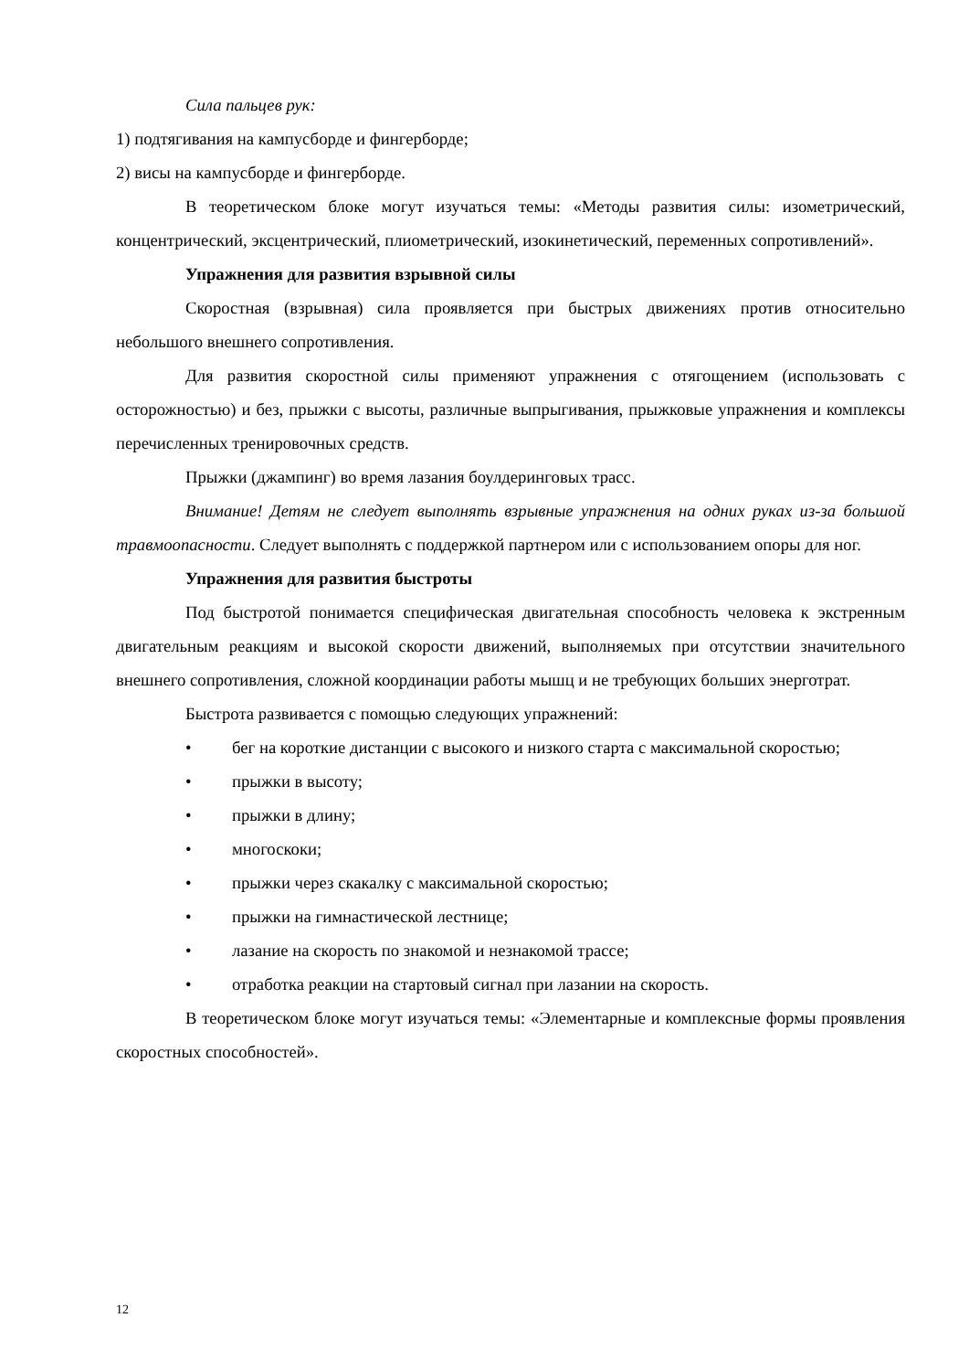Сила пальцев рук:
1) подтягивания на кампусборде и фингерборде;
2) висы на кампусборде и фингерборде.
В теоретическом блоке могут изучаться темы: «Методы развития силы: изометрический, концентрический, эксцентрический, плиометрический, изокинетический, переменных сопротивлений».
Упражнения для развития взрывной силы
Скоростная (взрывная) сила проявляется при быстрых движениях против относительно небольшого внешнего сопротивления.
Для развития скоростной силы применяют упражнения с отягощением (использовать с осторожностью) и без, прыжки с высоты, различные выпрыгивания, прыжковые упражнения и комплексы перечисленных тренировочных средств.
Прыжки (джампинг) во время лазания боулдеринговых трасс.
Внимание! Детям не следует выполнять взрывные упражнения на одних руках из-за большой травмоопасности. Следует выполнять с поддержкой партнером или с использованием опоры для ног.
Упражнения для развития быстроты
Под быстротой понимается специфическая двигательная способность человека к экстренным двигательным реакциям и высокой скорости движений, выполняемых при отсутствии значительного внешнего сопротивления, сложной координации работы мышц и не требующих больших энерготрат.
Быстрота развивается с помощью следующих упражнений:
• бег на короткие дистанции с высокого и низкого старта с максимальной скоростью;
• прыжки в высоту;
• прыжки в длину;
• многоскоки;
• прыжки через скакалку с максимальной скоростью;
• прыжки на гимнастической лестнице;
• лазание на скорость по знакомой и незнакомой трассе;
• отработка реакции на стартовый сигнал при лазании на скорость.
В теоретическом блоке могут изучаться темы: «Элементарные и комплексные формы проявления скоростных способностей».
12